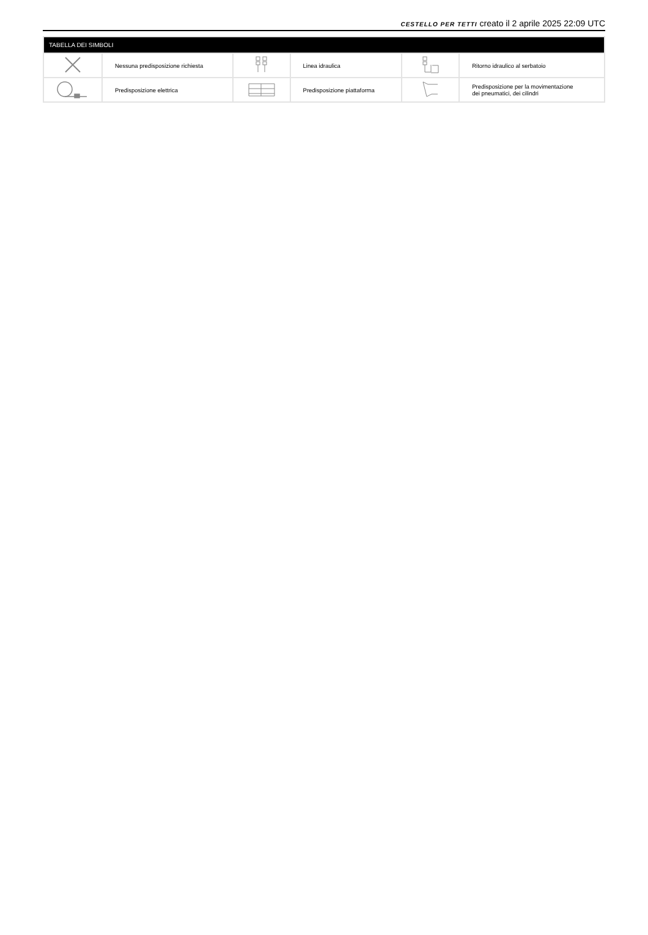CESTELLO PER TETTI creato il 2 aprile 2025 22:09 UTC
| TABELLA DEI SIMBOLI | | | | | |
| --- | --- | --- | --- | --- | --- |
| | Nessuna predisposizione richiesta | | Linea idraulica | | Ritorno idraulico al serbatoio |
| | Predisposizione elettrica | | Predisposizione piattaforma | | Predisposizione per la movimentazione dei pneumatici, dei cilindri |